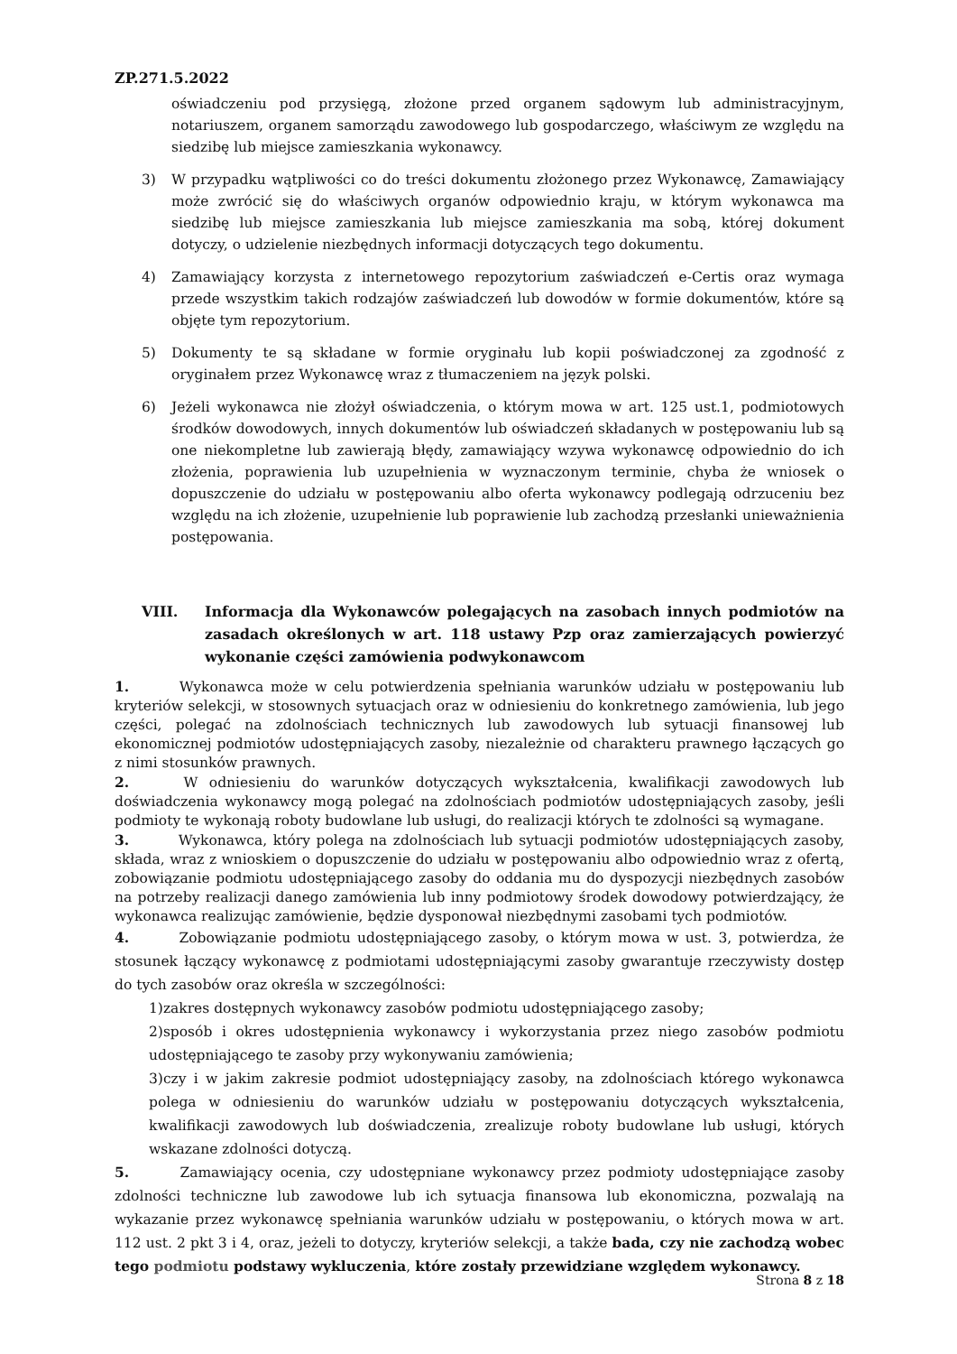ZP.271.5.2022
oświadczeniu pod przysięgą, złożone przed organem sądowym lub administracyjnym, notariuszem, organem samorządu zawodowego lub gospodarczego, właściwym ze względu na siedzibę lub miejsce zamieszkania wykonawcy.
3) W przypadku wątpliwości co do treści dokumentu złożonego przez Wykonawcę, Zamawiający może zwrócić się do właściwych organów odpowiednio kraju, w którym wykonawca ma siedzibę lub miejsce zamieszkania lub miejsce zamieszkania ma sobą, której dokument dotyczy, o udzielenie niezbędnych informacji dotyczących tego dokumentu.
4) Zamawiający korzysta z internetowego repozytorium zaświadczeń e-Certis oraz wymaga przede wszystkim takich rodzajów zaświadczeń lub dowodów w formie dokumentów, które są objęte tym repozytorium.
5) Dokumenty te są składane w formie oryginału lub kopii poświadczonej za zgodność z oryginałem przez Wykonawcę wraz z tłumaczeniem na język polski.
6) Jeżeli wykonawca nie złożył oświadczenia, o którym mowa w art. 125 ust.1, podmiotowych środków dowodowych, innych dokumentów lub oświadczeń składanych w postępowaniu lub są one niekompletne lub zawierają błędy, zamawiający wzywa wykonawcę odpowiednio do ich złożenia, poprawienia lub uzupełnienia w wyznaczonym terminie, chyba że wniosek o dopuszczenie do udziału w postępowaniu albo oferta wykonawcy podlegają odrzuceniu bez względu na ich złożenie, uzupełnienie lub poprawienie lub zachodzą przesłanki unieważnienia postępowania.
VIII. Informacja dla Wykonawców polegających na zasobach innych podmiotów na zasadach określonych w art. 118 ustawy Pzp oraz zamierzających powierzyć wykonanie części zamówienia podwykonawcom
1. Wykonawca może w celu potwierdzenia spełniania warunków udziału w postępowaniu lub kryteriów selekcji, w stosownych sytuacjach oraz w odniesieniu do konkretnego zamówienia, lub jego części, polegać na zdolnościach technicznych lub zawodowych lub sytuacji finansowej lub ekonomicznej podmiotów udostępniających zasoby, niezależnie od charakteru prawnego łączących go z nimi stosunków prawnych.
2. W odniesieniu do warunków dotyczących wykształcenia, kwalifikacji zawodowych lub doświadczenia wykonawcy mogą polegać na zdolnościach podmiotów udostępniających zasoby, jeśli podmioty te wykonają roboty budowlane lub usługi, do realizacji których te zdolności są wymagane.
3. Wykonawca, który polega na zdolnościach lub sytuacji podmiotów udostępniających zasoby, składa, wraz z wnioskiem o dopuszczenie do udziału w postępowaniu albo odpowiednio wraz z ofertą, zobowiązanie podmiotu udostępniającego zasoby do oddania mu do dyspozycji niezbędnych zasobów na potrzeby realizacji danego zamówienia lub inny podmiotowy środek dowodowy potwierdzający, że wykonawca realizując zamówienie, będzie dysponował niezbędnymi zasobami tych podmiotów.
4. Zobowiązanie podmiotu udostępniającego zasoby, o którym mowa w ust. 3, potwierdza, że stosunek łączący wykonawcę z podmiotami udostępniającymi zasoby gwarantuje rzeczywisty dostęp do tych zasobów oraz określa w szczególności:
1)zakres dostępnych wykonawcy zasobów podmiotu udostępniającego zasoby;
2)sposób i okres udostępnienia wykonawcy i wykorzystania przez niego zasobów podmiotu udostępniającego te zasoby przy wykonywaniu zamówienia;
3)czy i w jakim zakresie podmiot udostępniający zasoby, na zdolnościach którego wykonawca polega w odniesieniu do warunków udziału w postępowaniu dotyczących wykształcenia, kwalifikacji zawodowych lub doświadczenia, zrealizuje roboty budowlane lub usługi, których wskazane zdolności dotyczą.
5. Zamawiający ocenia, czy udostępniane wykonawcy przez podmioty udostępniające zasoby zdolności techniczne lub zawodowe lub ich sytuacja finansowa lub ekonomiczna, pozwalają na wykazanie przez wykonawcę spełniania warunków udziału w postępowaniu, o których mowa w art. 112 ust. 2 pkt 3 i 4, oraz, jeżeli to dotyczy, kryteriów selekcji, a także bada, czy nie zachodzą wobec tego podmiotu podstawy wykluczenia, które zostały przewidziane względem wykonawcy.
Strona 8 z 18